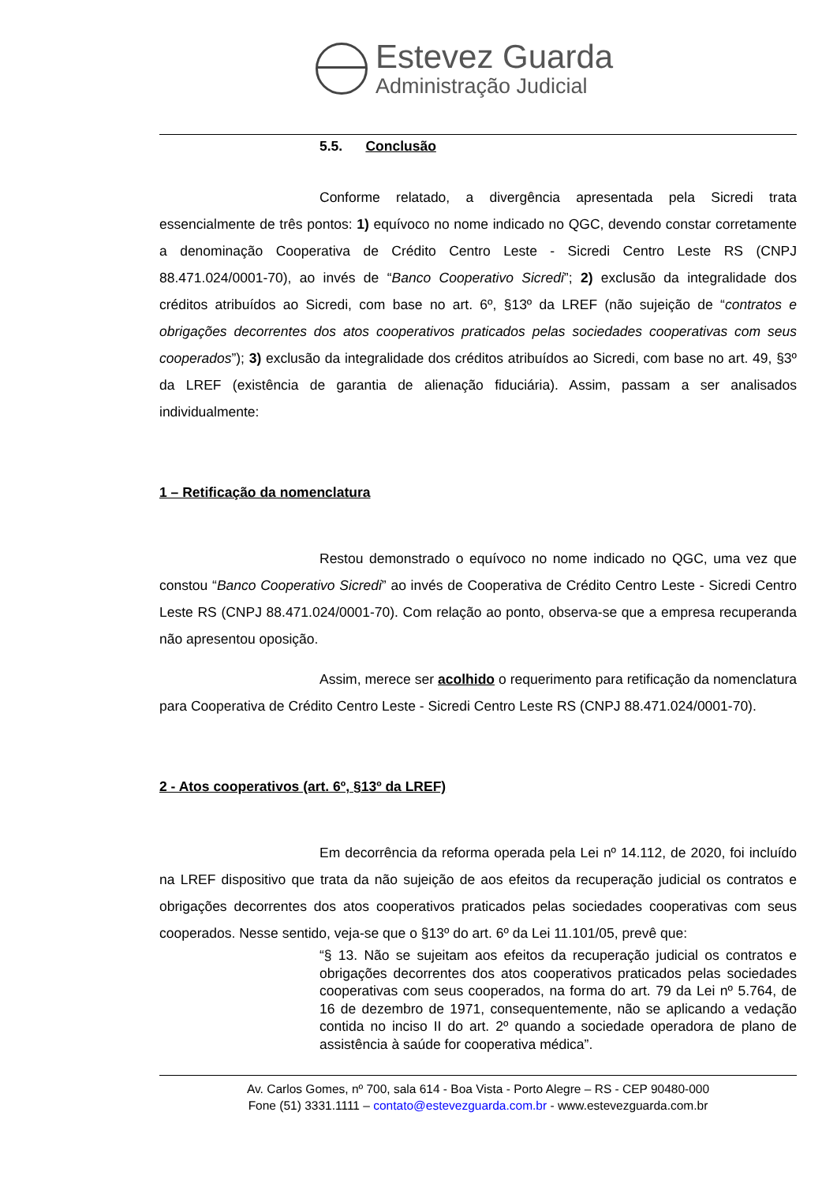Estevez Guarda
Administração Judicial
5.5. Conclusão
Conforme relatado, a divergência apresentada pela Sicredi trata essencialmente de três pontos: 1) equívoco no nome indicado no QGC, devendo constar corretamente a denominação Cooperativa de Crédito Centro Leste - Sicredi Centro Leste RS (CNPJ 88.471.024/0001-70), ao invés de “Banco Cooperativo Sicredi”; 2) exclusão da integralidade dos créditos atribuídos ao Sicredi, com base no art. 6º, §13º da LREF (não sujeição de “contratos e obrigações decorrentes dos atos cooperativos praticados pelas sociedades cooperativas com seus cooperados”); 3) exclusão da integralidade dos créditos atribuídos ao Sicredi, com base no art. 49, §3º da LREF (existência de garantia de alienação fiduciária). Assim, passam a ser analisados individualmente:
1 – Retificação da nomenclatura
Restou demonstrado o equívoco no nome indicado no QGC, uma vez que constou “Banco Cooperativo Sicredi” ao invés de Cooperativa de Crédito Centro Leste - Sicredi Centro Leste RS (CNPJ 88.471.024/0001-70). Com relação ao ponto, observa-se que a empresa recuperanda não apresentou oposição.
Assim, merece ser acolhido o requerimento para retificação da nomenclatura para Cooperativa de Crédito Centro Leste - Sicredi Centro Leste RS (CNPJ 88.471.024/0001-70).
2 - Atos cooperativos (art. 6º, §13º da LREF)
Em decorrência da reforma operada pela Lei nº 14.112, de 2020, foi incluído na LREF dispositivo que trata da não sujeição de aos efeitos da recuperação judicial os contratos e obrigações decorrentes dos atos cooperativos praticados pelas sociedades cooperativas com seus cooperados. Nesse sentido, veja-se que o §13º do art. 6º da Lei 11.101/05, prevê que:
“§ 13. Não se sujeitam aos efeitos da recuperação judicial os contratos e obrigações decorrentes dos atos cooperativos praticados pelas sociedades cooperativas com seus cooperados, na forma do art. 79 da Lei nº 5.764, de 16 de dezembro de 1971, consequentemente, não se aplicando a vedação contida no inciso II do art. 2º quando a sociedade operadora de plano de assistência à saúde for cooperativa médica”.
Av. Carlos Gomes, nº 700, sala 614 - Boa Vista - Porto Alegre – RS - CEP 90480-000
Fone (51) 3331.1111 – contato@estevezguarda.com.br - www.estevezguarda.com.br